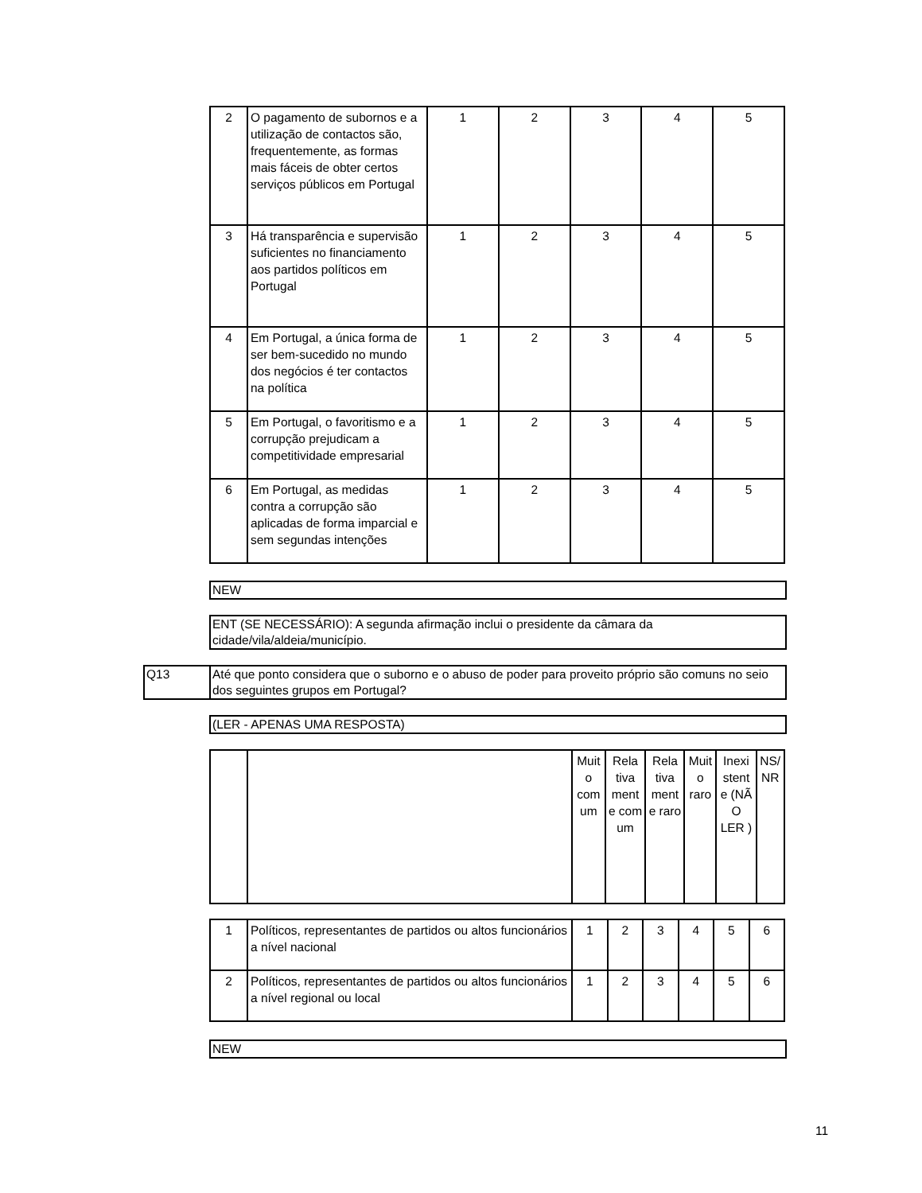| 2 | O pagamento de subornos e a utilização de contactos são, frequentemente, as formas mais fáceis de obter certos serviços públicos em Portugal | 1 | 2 | 3 | 4 | 5 |
| 3 | Há transparência e supervisão suficientes no financiamento aos partidos políticos em Portugal | 1 | 2 | 3 | 4 | 5 |
| 4 | Em Portugal, a única forma de ser bem-sucedido no mundo dos negócios é ter contactos na política | 1 | 2 | 3 | 4 | 5 |
| 5 | Em Portugal, o favoritismo e a corrupção prejudicam a competitividade empresarial | 1 | 2 | 3 | 4 | 5 |
| 6 | Em Portugal, as medidas contra a corrupção são aplicadas de forma imparcial e sem segundas intenções | 1 | 2 | 3 | 4 | 5 |
NEW
ENT (SE NECESSÁRIO): A segunda afirmação inclui o presidente da câmara da cidade/vila/aldeia/município.
Q13
Até que ponto considera que o suborno e o abuso de poder para proveito próprio são comuns no seio dos seguintes grupos em Portugal?
(LER - APENAS UMA RESPOSTA)
| | | Muit o com um | Rela tiva ment e com um | Rela tiva ment e raro | Muit o raro | Inexi stent e (NÃ O LER ) | NS/ NR |
| 1 | Políticos, representantes de partidos ou altos funcionários a nível nacional | 1 | 2 | 3 | 4 | 5 | 6 |
| 2 | Políticos, representantes de partidos ou altos funcionários a nível regional ou local | 1 | 2 | 3 | 4 | 5 | 6 |
NEW
11